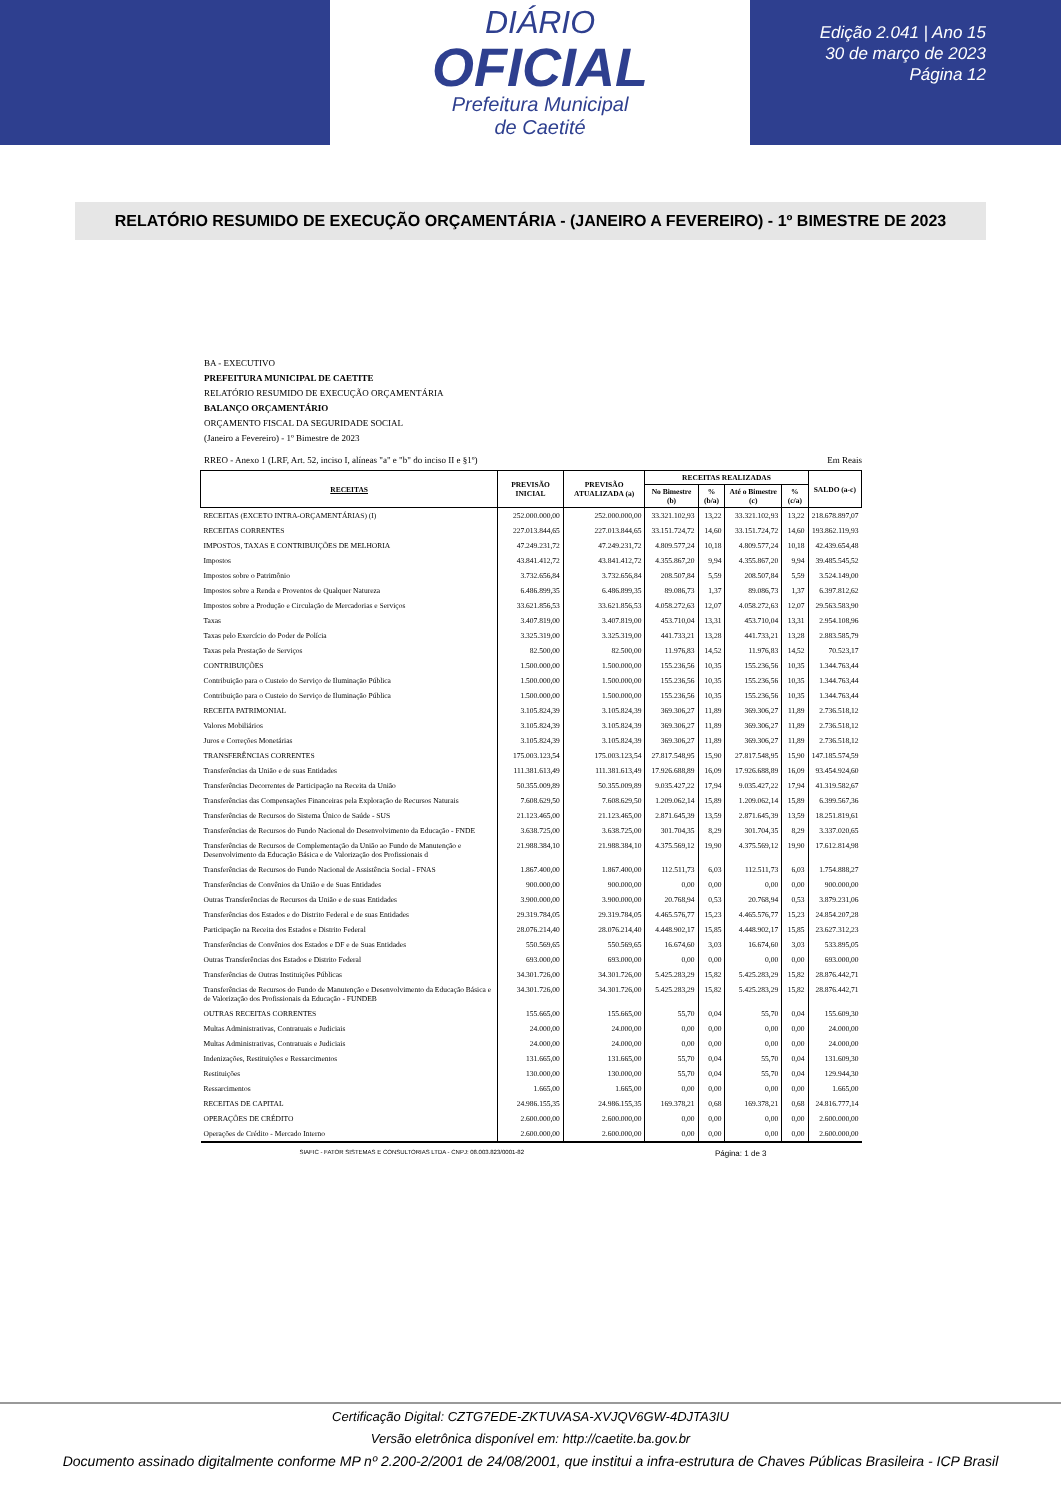DIÁRIO
OFICIAL
Prefeitura Municipal
de Caetité
Edição 2.041 | Ano 15
30 de março de 2023
Página 12
RELATÓRIO RESUMIDO DE EXECUÇÃO ORÇAMENTÁRIA - (JANEIRO A FEVEREIRO) - 1º BIMESTRE DE 2023
BA - EXECUTIVO
PREFEITURA MUNICIPAL DE CAETITE
RELATÓRIO RESUMIDO DE EXECUÇÃO ORÇAMENTÁRIA
BALANÇO ORÇAMENTÁRIO
ORÇAMENTO FISCAL DA SEGURIDADE SOCIAL
(Janeiro a Fevereiro) - 1º Bimestre de 2023
RREO - Anexo 1 (LRF, Art. 52, inciso I, alíneas "a" e "b" do inciso II e §1º) Em Reais
| RECEITAS | PREVISÃO INICIAL | PREVISÃO ATUALIZADA (a) | RECEITAS REALIZADAS | | | | SALDO (a-c) |
| --- | --- | --- | --- | --- | --- | --- | --- |
| | | | No Bimestre (b) | % (b/a) | Até o Bimestre (c) | % (c/a) | |
| RECEITAS (EXCETO INTRA-ORÇAMENTÁRIAS) (I) | 252.000.000,00 | 252.000.000,00 | 33.321.102,93 | 13,22 | 33.321.102,93 | 13,22 | 218.678.897,07 |
| RECEITAS CORRENTES | 227.013.844,65 | 227.013.844,65 | 33.151.724,72 | 14,60 | 33.151.724,72 | 14,60 | 193.862.119,93 |
| IMPOSTOS, TAXAS E CONTRIBUIÇÕES DE MELHORIA | 47.249.231,72 | 47.249.231,72 | 4.809.577,24 | 10,18 | 4.809.577,24 | 10,18 | 42.439.654,48 |
| Impostos | 43.841.412,72 | 43.841.412,72 | 4.355.867,20 | 9,94 | 4.355.867,20 | 9,94 | 39.485.545,52 |
| Impostos sobre o Patrimônio | 3.732.656,84 | 3.732.656,84 | 208.507,84 | 5,59 | 208.507,84 | 5,59 | 3.524.149,00 |
| Impostos sobre a Renda e Proventos de Qualquer Natureza | 6.486.899,35 | 6.486.899,35 | 89.086,73 | 1,37 | 89.086,73 | 1,37 | 6.397.812,62 |
| Impostos sobre a Produção e Circulação de Mercadorias e Serviços | 33.621.856,53 | 33.621.856,53 | 4.058.272,63 | 12,07 | 4.058.272,63 | 12,07 | 29.563.583,90 |
| Taxas | 3.407.819,00 | 3.407.819,00 | 453.710,04 | 13,31 | 453.710,04 | 13,31 | 2.954.108,96 |
| Taxas pelo Exercício do Poder de Polícia | 3.325.319,00 | 3.325.319,00 | 441.733,21 | 13,28 | 441.733,21 | 13,28 | 2.883.585,79 |
| Taxas pela Prestação de Serviços | 82.500,00 | 82.500,00 | 11.976,83 | 14,52 | 11.976,83 | 14,52 | 70.523,17 |
| CONTRIBUIÇÕES | 1.500.000,00 | 1.500.000,00 | 155.236,56 | 10,35 | 155.236,56 | 10,35 | 1.344.763,44 |
| Contribuição para o Custeio do Serviço de Iluminação Pública | 1.500.000,00 | 1.500.000,00 | 155.236,56 | 10,35 | 155.236,56 | 10,35 | 1.344.763,44 |
| Contribuição para o Custeio do Serviço de Iluminação Pública | 1.500.000,00 | 1.500.000,00 | 155.236,56 | 10,35 | 155.236,56 | 10,35 | 1.344.763,44 |
| RECEITA PATRIMONIAL | 3.105.824,39 | 3.105.824,39 | 369.306,27 | 11,89 | 369.306,27 | 11,89 | 2.736.518,12 |
| Valores Mobiliários | 3.105.824,39 | 3.105.824,39 | 369.306,27 | 11,89 | 369.306,27 | 11,89 | 2.736.518,12 |
| Juros e Correções Monetárias | 3.105.824,39 | 3.105.824,39 | 369.306,27 | 11,89 | 369.306,27 | 11,89 | 2.736.518,12 |
| TRANSFERÊNCIAS CORRENTES | 175.003.123,54 | 175.003.123,54 | 27.817.548,95 | 15,90 | 27.817.548,95 | 15,90 | 147.185.574,59 |
| Transferências da União e de suas Entidades | 111.381.613,49 | 111.381.613,49 | 17.926.688,89 | 16,09 | 17.926.688,89 | 16,09 | 93.454.924,60 |
| Transferências Decorrentes de Participação na Receita da União | 50.355.009,89 | 50.355.009,89 | 9.035.427,22 | 17,94 | 9.035.427,22 | 17,94 | 41.319.582,67 |
| Transferências das Compensações Financeiras pela Exploração de Recursos Naturais | 7.608.629,50 | 7.608.629,50 | 1.209.062,14 | 15,89 | 1.209.062,14 | 15,89 | 6.399.567,36 |
| Transferências de Recursos do Sistema Único de Saúde - SUS | 21.123.465,00 | 21.123.465,00 | 2.871.645,39 | 13,59 | 2.871.645,39 | 13,59 | 18.251.819,61 |
| Transferências de Recursos do Fundo Nacional do Desenvolvimento da Educação - FNDE | 3.638.725,00 | 3.638.725,00 | 301.704,35 | 8,29 | 301.704,35 | 8,29 | 3.337.020,65 |
| Transferências de Recursos de Complementação da União ao Fundo de Manutenção e Desenvolvimento da Educação Básica e de Valorização dos Profissionais d | 21.988.384,10 | 21.988.384,10 | 4.375.569,12 | 19,90 | 4.375.569,12 | 19,90 | 17.612.814,98 |
| Transferências de Recursos do Fundo Nacional de Assistência Social - FNAS | 1.867.400,00 | 1.867.400,00 | 112.511,73 | 6,03 | 112.511,73 | 6,03 | 1.754.888,27 |
| Transferências de Convênios da União e de Suas Entidades | 900.000,00 | 900.000,00 | 0,00 | 0,00 | 0,00 | 0,00 | 900.000,00 |
| Outras Transferências de Recursos da União e de suas Entidades | 3.900.000,00 | 3.900.000,00 | 20.768,94 | 0,53 | 20.768,94 | 0,53 | 3.879.231,06 |
| Transferências dos Estados e do Distrito Federal e de suas Entidades | 29.319.784,05 | 29.319.784,05 | 4.465.576,77 | 15,23 | 4.465.576,77 | 15,23 | 24.854.207,28 |
| Participação na Receita dos Estados e Distrito Federal | 28.076.214,40 | 28.076.214,40 | 4.448.902,17 | 15,85 | 4.448.902,17 | 15,85 | 23.627.312,23 |
| Transferências de Convênios dos Estados e DF e de Suas Entidades | 550.569,65 | 550.569,65 | 16.674,60 | 3,03 | 16.674,60 | 3,03 | 533.895,05 |
| Outras Transferências dos Estados e Distrito Federal | 693.000,00 | 693.000,00 | 0,00 | 0,00 | 0,00 | 0,00 | 693.000,00 |
| Transferências de Outras Instituições Públicas | 34.301.726,00 | 34.301.726,00 | 5.425.283,29 | 15,82 | 5.425.283,29 | 15,82 | 28.876.442,71 |
| Transferências de Recursos do Fundo de Manutenção e Desenvolvimento da Educação Básica e de Valorização dos Profissionais da Educação - FUNDEB | 34.301.726,00 | 34.301.726,00 | 5.425.283,29 | 15,82 | 5.425.283,29 | 15,82 | 28.876.442,71 |
| OUTRAS RECEITAS CORRENTES | 155.665,00 | 155.665,00 | 55,70 | 0,04 | 55,70 | 0,04 | 155.609,30 |
| Multas Administrativas, Contratuais e Judiciais | 24.000,00 | 24.000,00 | 0,00 | 0,00 | 0,00 | 0,00 | 24.000,00 |
| Multas Administrativas, Contratuais e Judiciais | 24.000,00 | 24.000,00 | 0,00 | 0,00 | 0,00 | 0,00 | 24.000,00 |
| Indenizações, Restituições e Ressarcimentos | 131.665,00 | 131.665,00 | 55,70 | 0,04 | 55,70 | 0,04 | 131.609,30 |
| Restituições | 130.000,00 | 130.000,00 | 55,70 | 0,04 | 55,70 | 0,04 | 129.944,30 |
| Ressarcimentos | 1.665,00 | 1.665,00 | 0,00 | 0,00 | 0,00 | 0,00 | 1.665,00 |
| RECEITAS DE CAPITAL | 24.986.155,35 | 24.986.155,35 | 169.378,21 | 0,68 | 169.378,21 | 0,68 | 24.816.777,14 |
| OPERAÇÕES DE CRÉDITO | 2.600.000,00 | 2.600.000,00 | 0,00 | 0,00 | 0,00 | 0,00 | 2.600.000,00 |
| Operações de Crédito - Mercado Interno | 2.600.000,00 | 2.600.000,00 | 0,00 | 0,00 | 0,00 | 0,00 | 2.600.000,00 |
SIAFIC - FATOR SISTEMAS E CONSULTORIAS LTDA - CNPJ: 08.003.823/0001-82 Página: 1 de 3
Certificação Digital: CZTG7EDE-ZKTUVASA-XVJQV6GW-4DJTA3IU
Versão eletrônica disponível em: http://caetite.ba.gov.br
Documento assinado digitalmente conforme MP nº 2.200-2/2001 de 24/08/2001, que institui a infra-estrutura de Chaves Públicas Brasileira - ICP Brasil